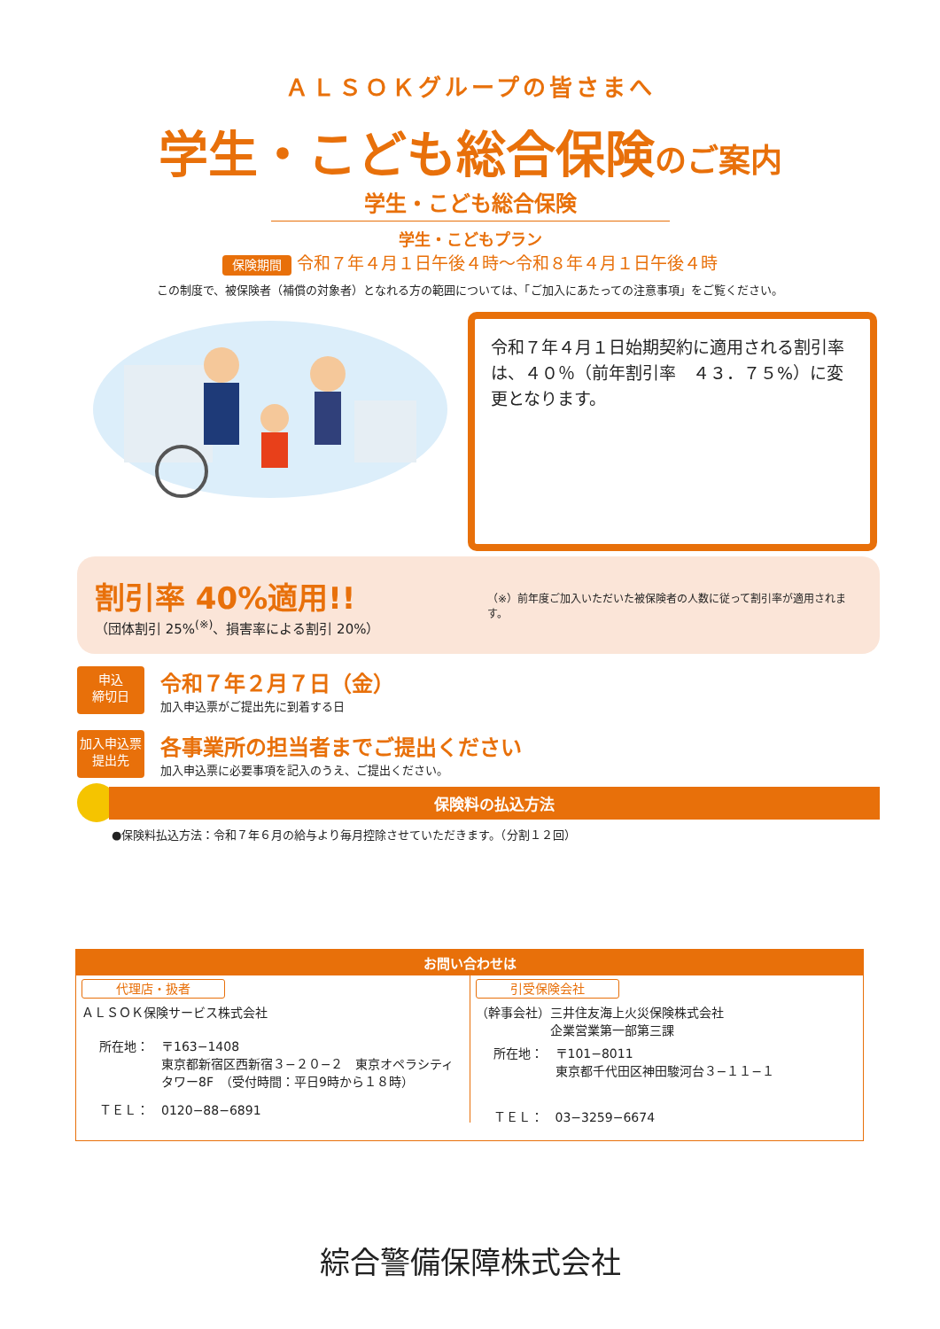ＡＬＳＯＫグループの皆さまへ
学生・こども総合保険のご案内
学生・こども総合保険
学生・こどもプラン
保険期間 令和７年４月１日午後４時～令和８年４月１日午後４時
この制度で、被保険者（補償の対象者）となれる方の範囲については、「ご加入にあたっての注意事項」をご覧ください。
令和７年４月１日始期契約に適用される割引率は、４０％（前年割引率　４３．７５%）に変更となります。
割引率 40%適用!!
（団体割引 25%<sup>(※)</sup>、損害率による割引 20%）
（※）前年度ご加入いただいた被保険者の人数に従って割引率が適用されます。
申込
締切日
令和７年２月７日（金）
加入申込票がご提出先に到着する日
加入申込票
提出先
各事業所の担当者までご提出ください
加入申込票に必要事項を記入のうえ、ご提出ください。
保険料の払込方法
●保険料払込方法：令和７年６月の給与より毎月控除させていただきます。（分割１２回）
お問い合わせは
代理店・扱者
ＡＬＳＯＫ保険サービス株式会社
所在地：　〒163−1408
　　　　　東京都新宿区西新宿３−２０−２　東京オペラシティ
　　　　　タワー8F　（受付時間：平日9時から１８時）
ＴＥＬ：　0120−88−6891
引受保険会社
（幹事会社）三井住友海上火災保険株式会社
　　　　　　企業営業第一部第三課
所在地：　〒101−8011
　　　　　東京都千代田区神田駿河台３−１１−１
ＴＥＬ：　03−3259−6674
綜合警備保障株式会社